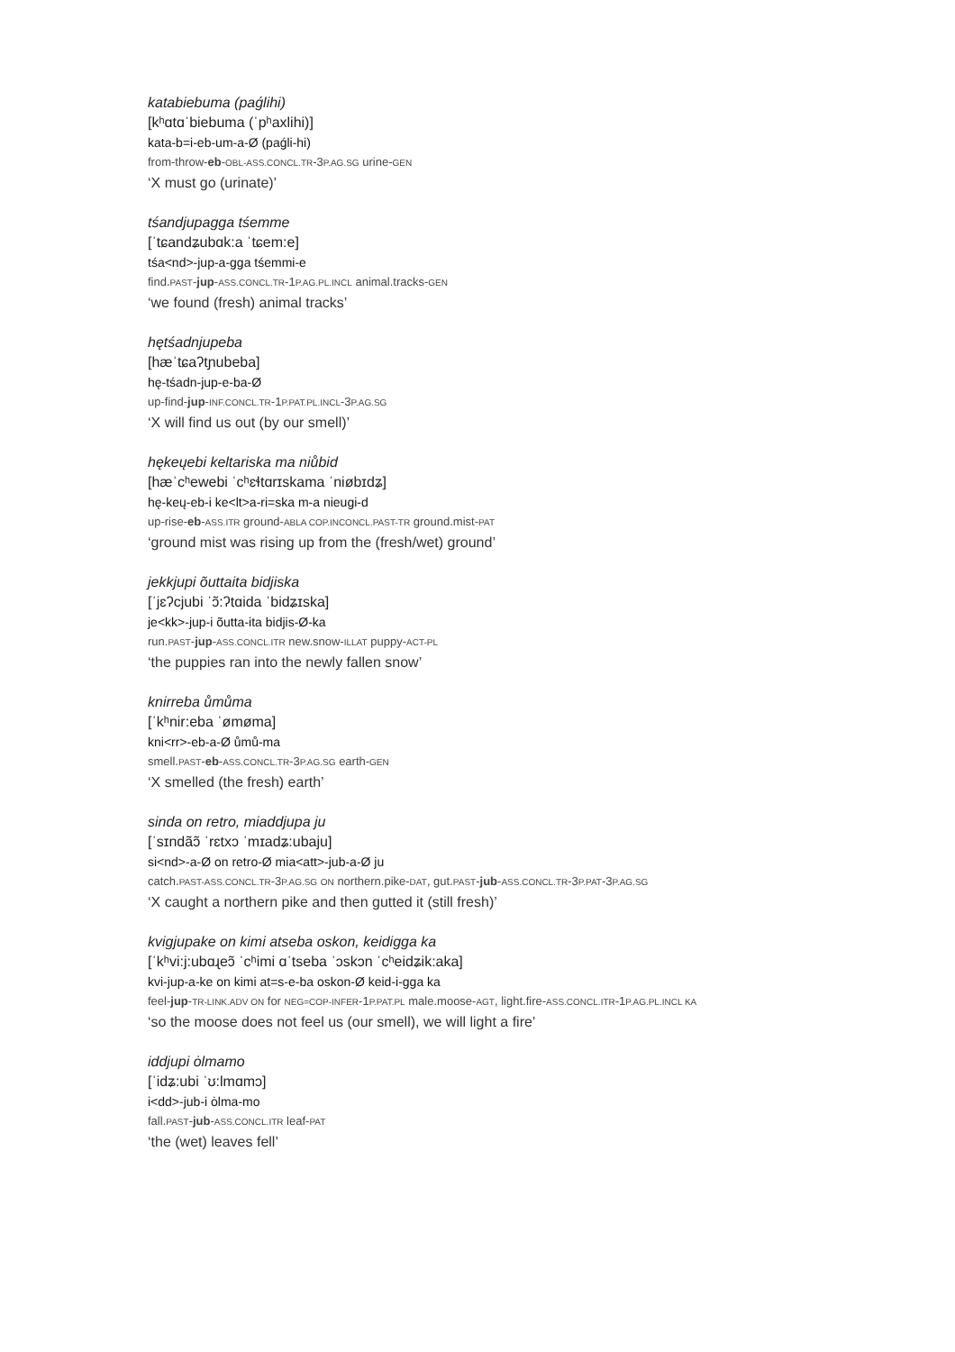katabiebuma (paǵlihi)
[kʰɑtɑˈbiebuma (ˈpʰaxlihi)]
kata-b=i-eb-um-a-Ø (paǵli-hi)
from-throw-eb-OBL-ASS.CONCL.TR-3P.AG.SG urine-GEN
‘X must go (urinate)’
tśandjupagga tśemme
[ˈtɕandʑubɑk:a ˈtɕem:e]
tśa<nd>-jup-a-gga tśemmi-e
find.PAST-jup-ASS.CONCL.TR-1P.AG.PL.INCL animal.tracks-GEN
‘we found (fresh) animal tracks’
hętśadnjupeba
[hæˈtɕaʔtɲubeba]
hę-tśadn-jup-e-ba-Ø
up-find-jup-INF.CONCL.TR-1P.PAT.PL.INCL-3P.AG.SG
‘X will find us out (by our smell)’
hękeųebi keltariska ma niůbid
[hæˈcʰewebi ˈcʰɛɬtɑrɪskama ˈniøbɪdʑ]
hę-keų-eb-i ke<lt>a-ri=ska m-a nieugi-d
up-rise-eb-ASS.ITR ground-ABLA COP.INCONCL.PAST-TR ground.mist-PAT
‘ground mist was rising up from the (fresh/wet) ground’
jekkjupi õuttaita bidjiska
[ˈjɛʔcjubi ˈɔ̃:ʔtɑida ˈbidʑɪska]
je<kk>-jup-i õutta-ita bidjis-Ø-ka
run.PAST-jup-ASS.CONCL.ITR new.snow-ILLAT puppy-ACT-PL
‘the puppies ran into the newly fallen snow’
knirreba ůmůma
[ˈkʰnir:eba ˈømøma]
kni<rr>-eb-a-Ø ůmů-ma
smell.PAST-eb-ASS.CONCL.TR-3P.AG.SG earth-GEN
‘X smelled (the fresh) earth’
sinda on retro, miaddjupa ju
[ˈsɪndãɔ̃ ˈrɛtxɔ ˈmɪadʑ:ubaju]
si<nd>-a-Ø on retro-Ø mia<att>-jub-a-Ø ju
catch.PAST-ASS.CONCL.TR-3P.AG.SG ON northern.pike-DAT, gut.PAST-jub-ASS.CONCL.TR-3P.PAT-3P.AG.SG
‘X caught a northern pike and then gutted it (still fresh)’
kvigjupake on kimi atseba oskon, keidigga ka
[ˈkʰvi:j:ubɑɻeɔ̃ ˈcʰimi ɑˈtseba ˈɔskɔn ˈcʰeidʑik:aka]
kvi-jup-a-ke on kimi at=s-e-ba oskon-Ø keid-i-gga ka
feel-jup-TR-LINK.ADV ON for NEG=COP-INFER-1P.PAT.PL male.moose-AGT, light.fire-ASS.CONCL.ITR-1P.AG.PL.INCL KA
‘so the moose does not feel us (our smell), we will light a fire’
iddjupi ȯlmamo
[ˈidʑ:ubi ˈʊ:lmɑmɔ]
i<dd>-jub-i ȯlma-mo
fall.PAST-jub-ASS.CONCL.ITR leaf-PAT
‘the (wet) leaves fell’